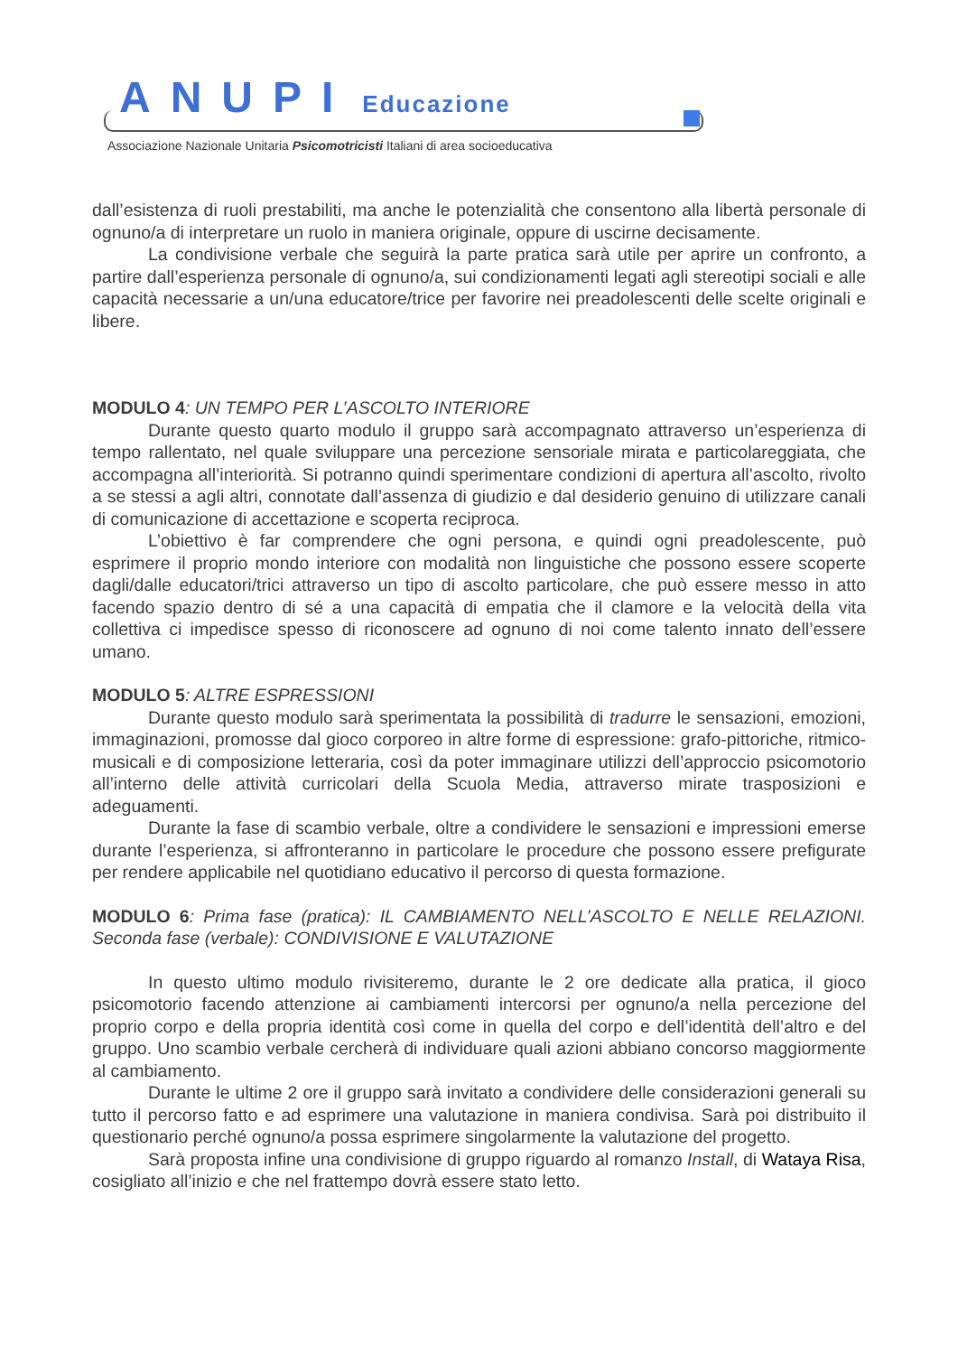ANUPI Educazione
Associazione Nazionale Unitaria Psicomotricisti Italiani di area socioeducativa
dall’esistenza di ruoli prestabiliti, ma anche le potenzialità che consentono alla libertà personale di ognuno/a di interpretare un ruolo in maniera originale, oppure di uscirne decisamente.
La condivisione verbale che seguirà la parte pratica sarà utile per aprire un confronto, a partire dall’esperienza personale di ognuno/a, sui condizionamenti legati agli stereotipi sociali e alle capacità necessarie a un/una educatore/trice per favorire nei preadolescenti delle scelte originali e libere.
MODULO 4: UN TEMPO PER L’ASCOLTO INTERIORE
Durante questo quarto modulo il gruppo sarà accompagnato attraverso un’esperienza di tempo rallentato, nel quale sviluppare una percezione sensoriale mirata e particolareggiata, che accompagna all’interiorità. Si potranno quindi sperimentare condizioni di apertura all’ascolto, rivolto a se stessi a agli altri, connotate dall’assenza di giudizio e dal desiderio genuino di utilizzare canali di comunicazione di accettazione e scoperta reciproca.
L’obiettivo è far comprendere che ogni persona, e quindi ogni preadolescente, può esprimere il proprio mondo interiore con modalità non linguistiche che possono essere scoperte dagli/dalle educatori/trici attraverso un tipo di ascolto particolare, che può essere messo in atto facendo spazio dentro di sé a una capacità di empatia che il clamore e la velocità della vita collettiva ci impedisce spesso di riconoscere ad ognuno di noi come talento innato dell’essere umano.
MODULO 5: ALTRE ESPRESSIONI
Durante questo modulo sarà sperimentata la possibilità di tradurre le sensazioni, emozioni, immaginazioni, promosse dal gioco corporeo in altre forme di espressione: grafo-pittoriche, ritmico-musicali e di composizione letteraria, così da poter immaginare utilizzi dell’approccio psicomotorio all’interno delle attività curricolari della Scuola Media, attraverso mirate trasposizioni e adeguamenti.
Durante la fase di scambio verbale, oltre a condividere le sensazioni e impressioni emerse durante l’esperienza, si affronteranno in particolare le procedure che possono essere prefigurate per rendere applicabile nel quotidiano educativo il percorso di questa formazione.
MODULO 6: Prima fase (pratica): IL CAMBIAMENTO NELL’ASCOLTO E NELLE RELAZIONI. Seconda fase (verbale): CONDIVISIONE E VALUTAZIONE
In questo ultimo modulo rivisiteremo, durante le 2 ore dedicate alla pratica, il gioco psicomotorio facendo attenzione ai cambiamenti intercorsi per ognuno/a nella percezione del proprio corpo e della propria identità così come in quella del corpo e dell’identità dell’altro e del gruppo. Uno scambio verbale cercherà di individuare quali azioni abbiano concorso maggiormente al cambiamento.
Durante le ultime 2 ore il gruppo sarà invitato a condividere delle considerazioni generali su tutto il percorso fatto e ad esprimere una valutazione in maniera condivisa. Sarà poi distribuito il questionario perché ognuno/a possa esprimere singolarmente la valutazione del progetto.
Sarà proposta infine una condivisione di gruppo riguardo al romanzo Install, di Wataya Risa, cosigliato all’inizio e che nel frattempo dovrà essere stato letto.